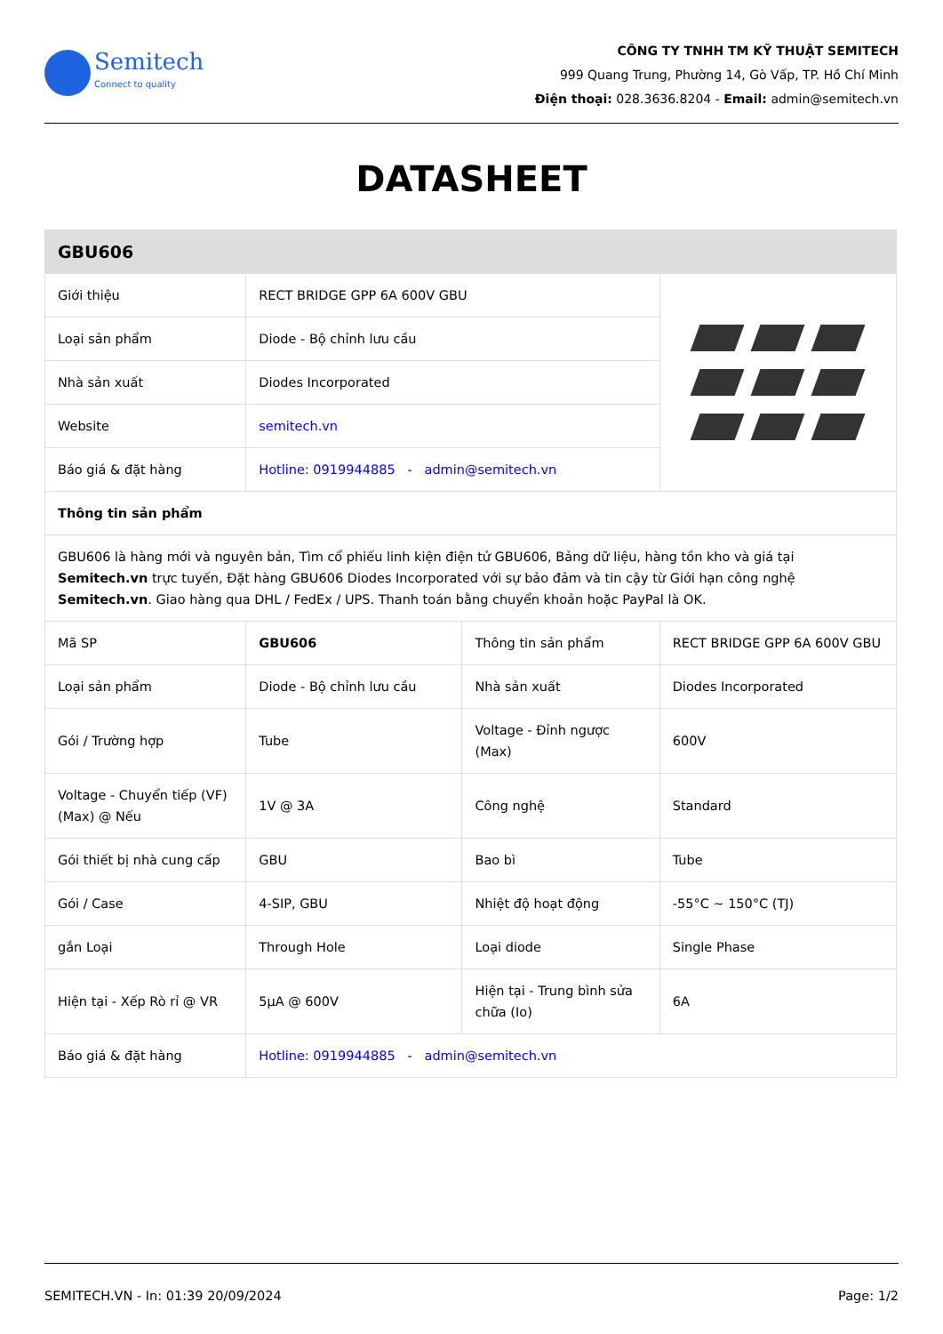Semitech
Connect to quality
CÔNG TY TNHH TM KỸ THUẬT SEMITECH
999 Quang Trung, Phường 14, Gò Vấp, TP. Hồ Chí Minh
Điện thoại: 028.3636.8204 - Email: admin@semitech.vn
DATASHEET
| GBU606 | | | |
| --- | --- | --- | --- |
| Giới thiệu | RECT BRIDGE GPP 6A 600V GBU | | |
| Loại sản phẩm | Diode - Bộ chỉnh lưu cầu | | |
| Nhà sản xuất | Diodes Incorporated | | |
| Website | semitech.vn | | |
| Báo giá & đặt hàng | Hotline: 0919944885 - admin@semitech.vn | | |
| Thông tin sản phẩm | | | |
| GBU606 là hàng mới và nguyên bản, Tìm cổ phiếu linh kiện điện tử GBU606, Bảng dữ liệu, hàng tồn kho và giá tại Semitech.vn trực tuyến, Đặt hàng GBU606 Diodes Incorporated với sự bảo đảm và tin cậy từ Giới hạn công nghệ Semitech.vn . Giao hàng qua DHL / FedEx / UPS. Thanh toán bằng chuyển khoản hoặc PayPal là OK. | | | |
| Mã SP | GBU606 | Thông tin sản phẩm | RECT BRIDGE GPP 6A 600V GBU |
| Loại sản phẩm | Diode - Bộ chỉnh lưu cầu | Nhà sản xuất | Diodes Incorporated |
| Gói / Trường hợp | Tube | Voltage - Đỉnh ngược (Max) | 600V |
| Voltage - Chuyển tiếp (VF) (Max) @ Nếu | 1V @ 3A | Công nghệ | Standard |
| Gói thiết bị nhà cung cấp | GBU | Bao bì | Tube |
| Gói / Case | 4-SIP, GBU | Nhiệt độ hoạt động | -55°C ~ 150°C (TJ) |
| gắn Loại | Through Hole | Loại diode | Single Phase |
| Hiện tại - Xếp Rò rỉ @ VR | 5µA @ 600V | Hiện tại - Trung bình sửa chữa (Io) | 6A |
| Báo giá & đặt hàng | Hotline: 0919944885 - admin@semitech.vn | | |
SEMITECH.VN - In: 01:39 20/09/2024 Page: 1/2